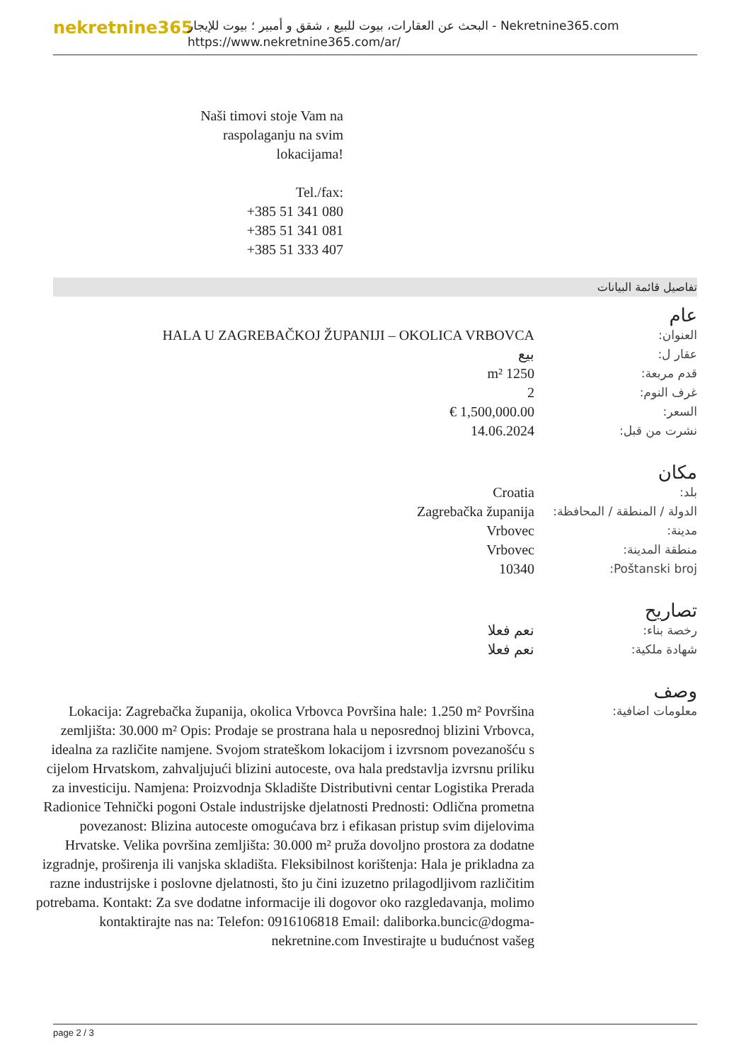nekretnine365
البحث عن العقارات، بيوت للبيع ، شقق و أمبير ؛ بيوت للإيجار - Nekretnine365.com
https://www.nekretnine365.com/ar/
Naši timovi stoje Vam na raspolaganju na svim lokacijama!
Tel./fax:
+385 51 341 080
+385 51 341 081
+385 51 333 407
تفاصيل قائمة البيانات
عام
| العنوان: | HALA U ZAGREBAČKOJ ŽUPANIJI – OKOLICA VRBOVCA |
| عقار ل: | بيع |
| قدم مربعة: | 1250 m² |
| غرف النوم: | 2 |
| السعر: | 1,500,000.00 € |
| نشرت من قبل: | 14.06.2024 |
مكان
| بلد: | Croatia |
| الدولة / المنطقة / المحافظة: | Zagrebačka županija |
| مدينة: | Vrbovec |
| منطقة المدينة: | Vrbovec |
| Poštanski broj: | 10340 |
تصاريح
| رخصة بناء: | نعم فعلا |
| شهادة ملكية: | نعم فعلا |
وصف
| معلومات اضافية: | Lokacija: Zagrebačka županija, okolica Vrbovca Površina hale: 1.250 m² Površina zemljišta: 30.000 m² Opis: Prodaje se prostrana hala u neposrednoj blizini Vrbovca, idealna za različite namjene. Svojom strateškom lokacijom i izvrsnom povezanošću s cijelom Hrvatskom, zahvaljujući blizini autoceste, ova hala predstavlja izvrsnu priliku za investiciju. Namjena: Proizvodnja Skladište Distributivni centar Logistika Prerada Radionice Tehnički pogoni Ostale industrijske djelatnosti Prednosti: Odlična prometna povezanost: Blizina autoceste omogućava brz i efikasan pristup svim dijelovima Hrvatske. Velika površina zemljišta: 30.000 m² pruža dovoljno prostora za dodatne izgradnje, proširenja ili vanjska skladišta. Fleksibilnost korištenja: Hala je prikladna za razne industrijske i poslovne djelatnosti, što ju čini izuzetno prilagodljivom različitim potrebama. Kontakt: Za sve dodatne informacije ili dogovor oko razgledavanja, molimo kontaktirajte nas na: Telefon: 0916106818 Email: daliborka.buncic@dogma-nekretnine.com Investirajte u budućnost vašeg |
page 2 / 3